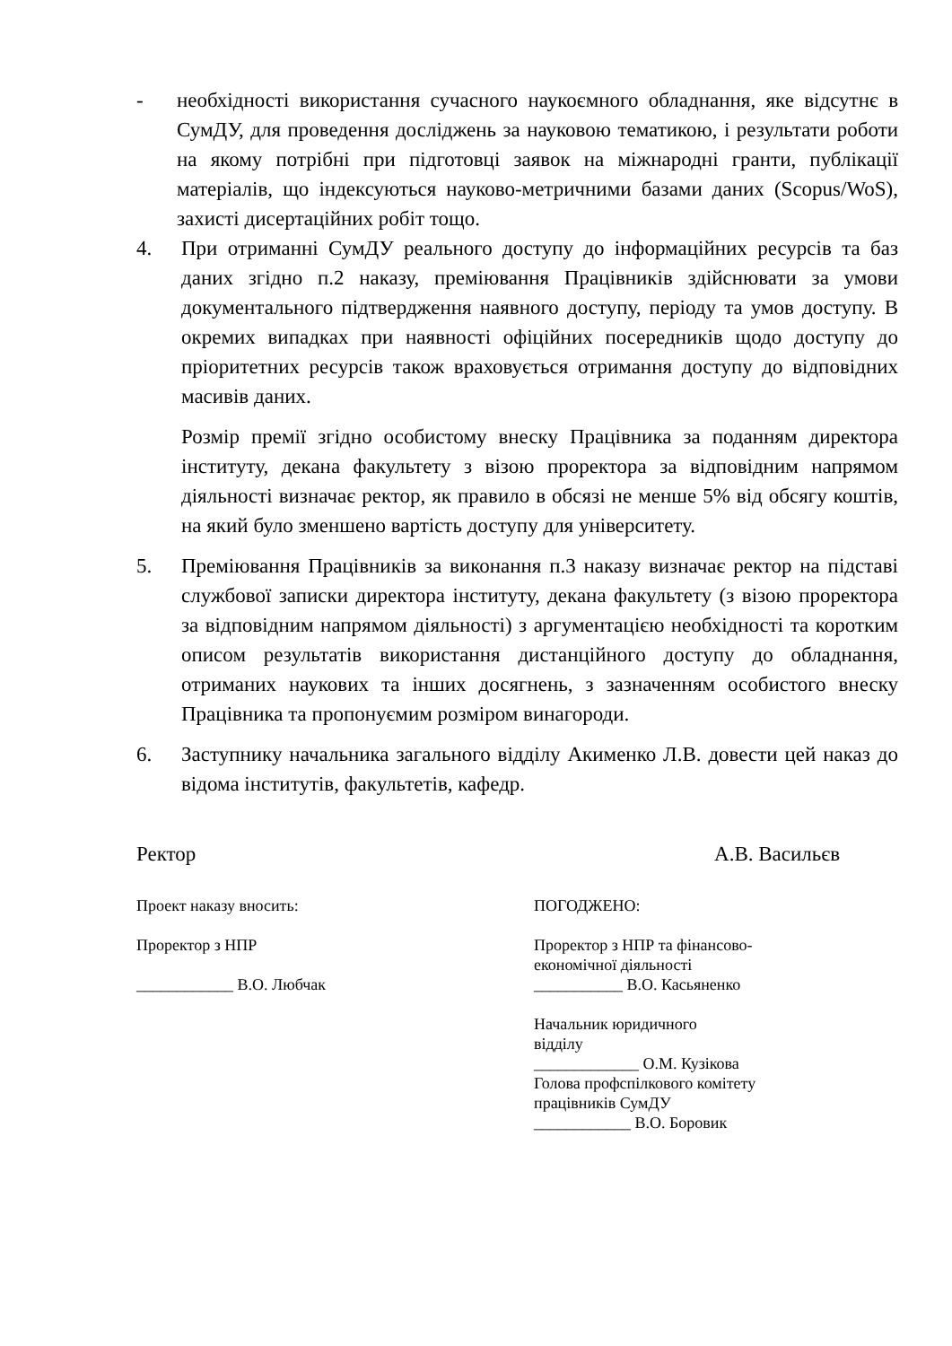- необхідності використання сучасного наукоємного обладнання, яке відсутнє в СумДУ, для проведення досліджень за науковою тематикою, і результати роботи на якому потрібні при підготовці заявок на міжнародні гранти, публікації матеріалів, що індексуються науково-метричними базами даних (Scopus/WoS), захисті дисертаційних робіт тощо.
4. При отриманні СумДУ реального доступу до інформаційних ресурсів та баз даних згідно п.2 наказу, преміювання Працівників здійснювати за умови документального підтвердження наявного доступу, періоду та умов доступу. В окремих випадках при наявності офіційних посередників щодо доступу до пріоритетних ресурсів також враховується отримання доступу до відповідних масивів даних.
Розмір премії згідно особистому внеску Працівника за поданням директора інституту, декана факультету з візою проректора за відповідним напрямом діяльності визначає ректор, як правило в обсязі не менше 5% від обсягу коштів, на який було зменшено вартість доступу для університету.
5. Преміювання Працівників за виконання п.3 наказу визначає ректор на підставі службової записки директора інституту, декана факультету (з візою проректора за відповідним напрямом діяльності) з аргументацією необхідності та коротким описом результатів використання дистанційного доступу до обладнання, отриманих наукових та інших досягнень, з зазначенням особистого внеску Працівника та пропонуємим розміром винагороди.
6. Заступнику начальника загального відділу Акименко Л.В. довести цей наказ до відома інститутів, факультетів, кафедр.
Ректор А.В. Васильєв
Проект наказу вносить:
Проректор з НПР
____________ В.О. Любчак
ПОГОДЖЕНО:
Проректор з НПР та фінансово-
економічної діяльності
___________ В.О. Касьяненко
Начальник юридичного
відділу
_____________ О.М. Кузікова
Голова профспілкового комітету
працівників СумДУ
____________ В.О. Боровик